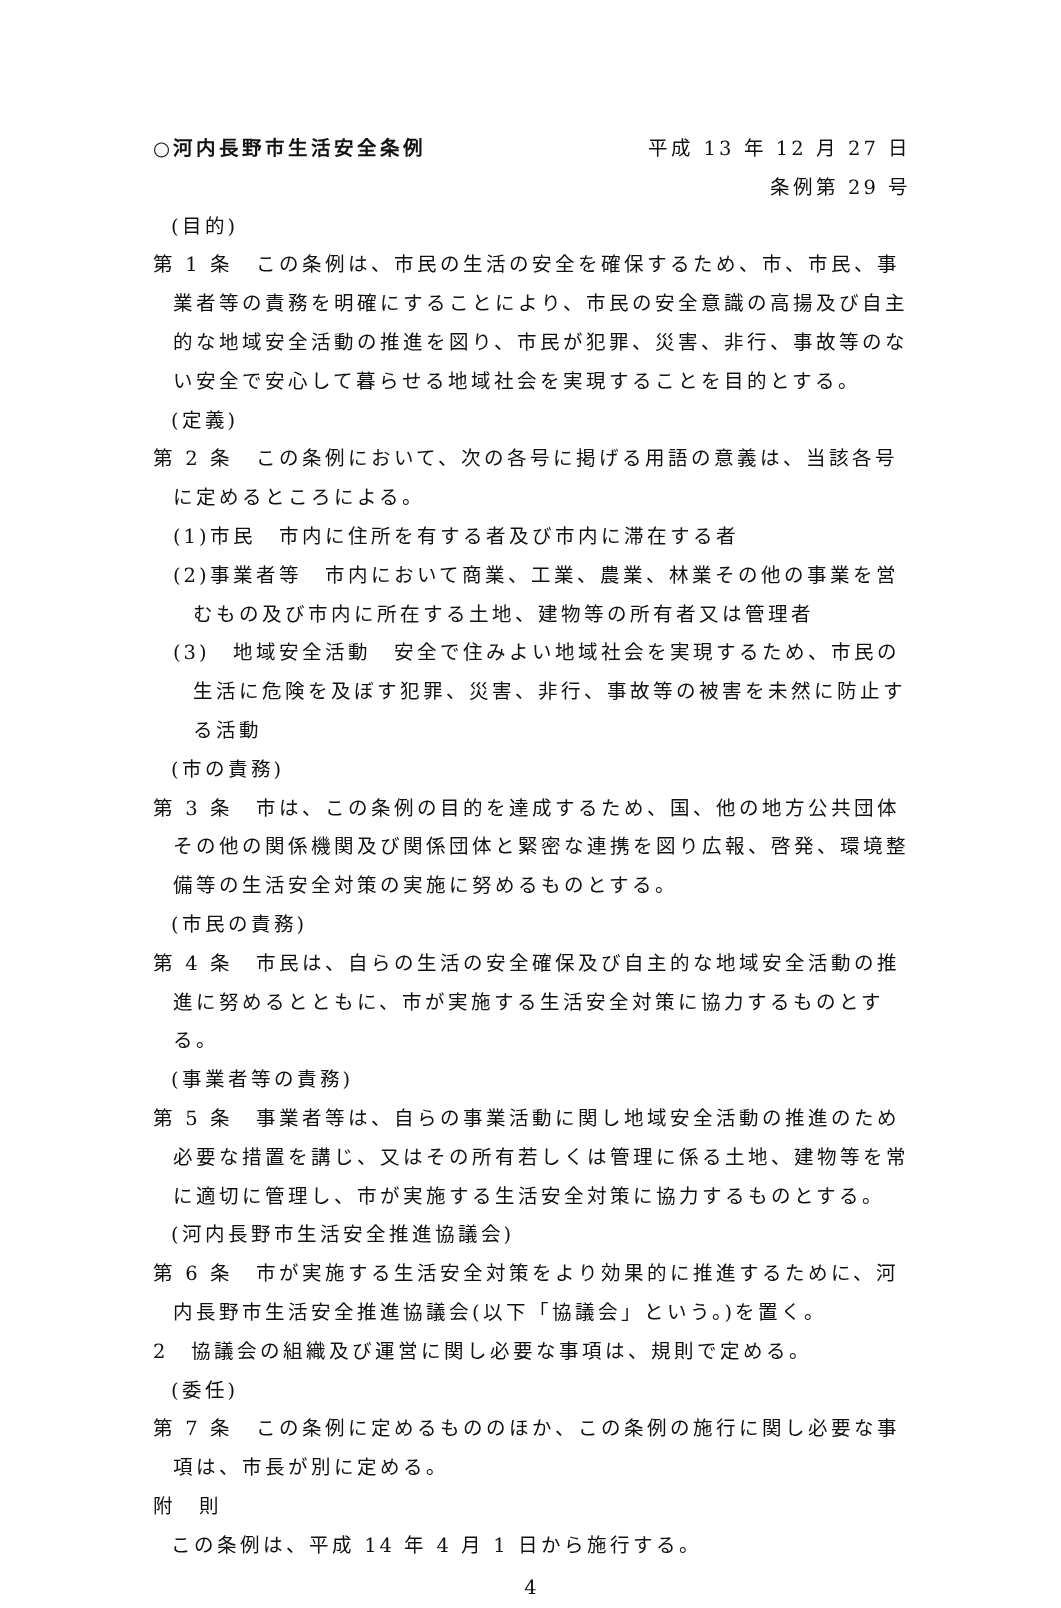○河内長野市生活安全条例 平成 13 年 12 月 27 日
条例第 29 号
(目的)
第 1 条　この条例は、市民の生活の安全を確保するため、市、市民、事業者等の責務を明確にすることにより、市民の安全意識の高揚及び自主的な地域安全活動の推進を図り、市民が犯罪、災害、非行、事故等のない安全で安心して暮らせる地域社会を実現することを目的とする。
(定義)
第 2 条　この条例において、次の各号に掲げる用語の意義は、当該各号に定めるところによる。
(1)市民　市内に住所を有する者及び市内に滞在する者
(2)事業者等　市内において商業、工業、農業、林業その他の事業を営むもの及び市内に所在する土地、建物等の所有者又は管理者
(3)　地域安全活動　安全で住みよい地域社会を実現するため、市民の生活に危険を及ぼす犯罪、災害、非行、事故等の被害を未然に防止する活動
(市の責務)
第 3 条　市は、この条例の目的を達成するため、国、他の地方公共団体その他の関係機関及び関係団体と緊密な連携を図り広報、啓発、環境整備等の生活安全対策の実施に努めるものとする。
(市民の責務)
第 4 条　市民は、自らの生活の安全確保及び自主的な地域安全活動の推進に努めるとともに、市が実施する生活安全対策に協力するものとする。
(事業者等の責務)
第 5 条　事業者等は、自らの事業活動に関し地域安全活動の推進のため必要な措置を講じ、又はその所有若しくは管理に係る土地、建物等を常に適切に管理し、市が実施する生活安全対策に協力するものとする。
(河内長野市生活安全推進協議会)
第 6 条　市が実施する生活安全対策をより効果的に推進するために、河内長野市生活安全推進協議会(以下「協議会」という。)を置く。
2　協議会の組織及び運営に関し必要な事項は、規則で定める。
(委任)
第 7 条　この条例に定めるもののほか、この条例の施行に関し必要な事項は、市長が別に定める。
附　則
この条例は、平成 14 年 4 月 1 日から施行する。
4